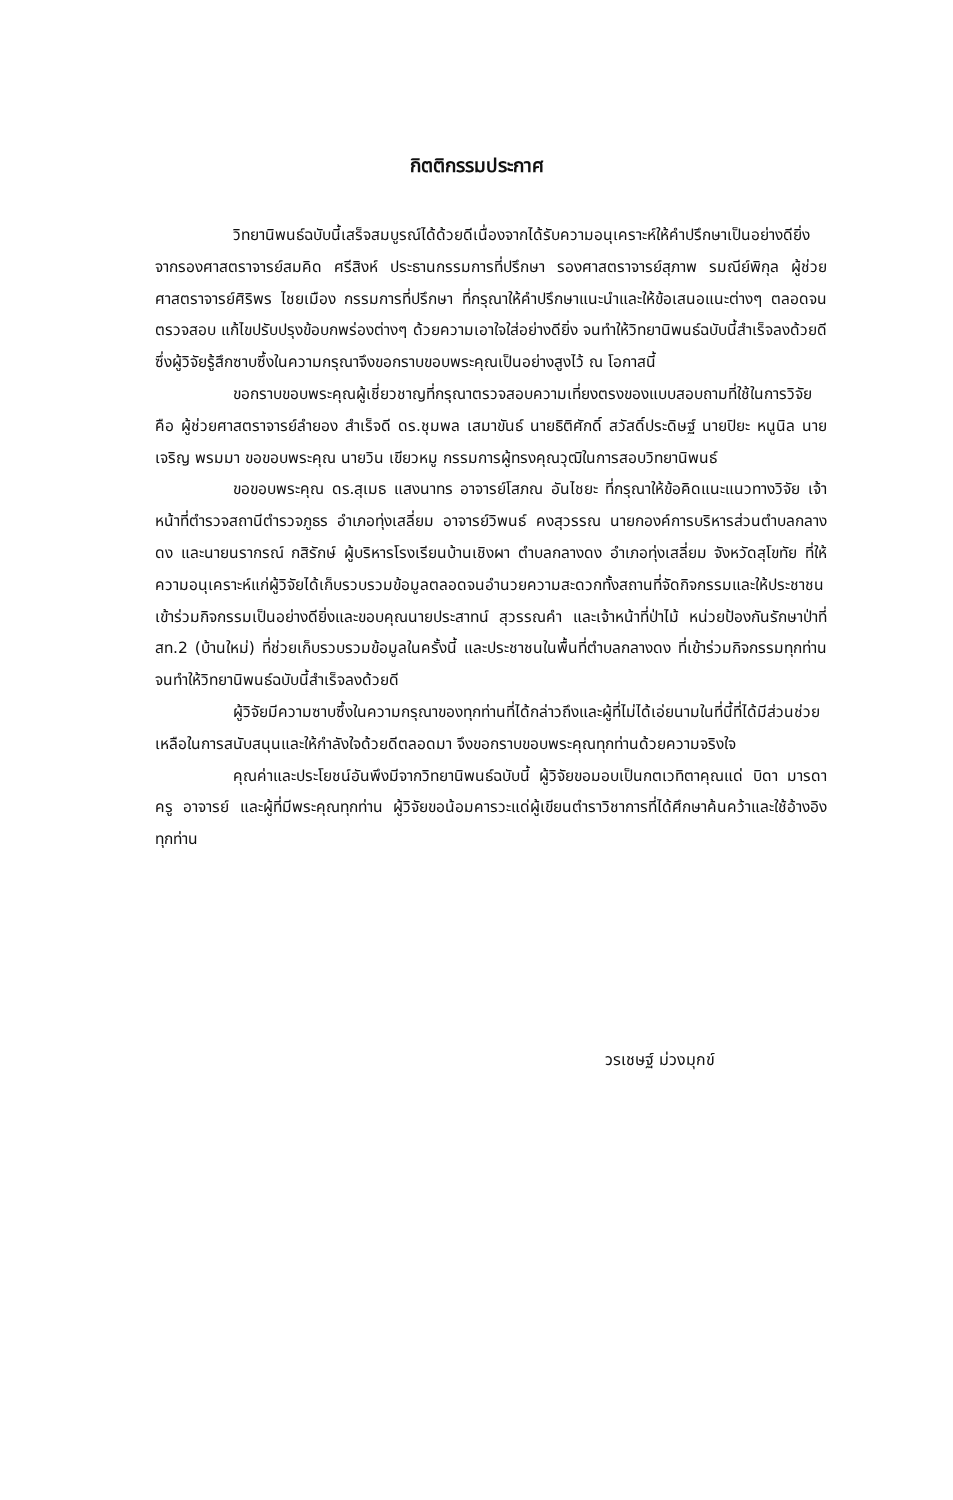กิตติกรรมประกาศ
วิทยานิพนธ์ฉบับนี้เสร็จสมบูรณ์ได้ด้วยดีเนื่องจากได้รับความอนุเคราะห์ให้คำปรึกษาเป็นอย่างดียิ่งจากรองศาสตราจารย์สมคิด ศรีสิงห์ ประธานกรรมการที่ปรึกษา รองศาสตราจารย์สุภาพ รมณีย์พิกุล ผู้ช่วยศาสตราจารย์ศิริพร ไชยเมือง กรรมการที่ปรึกษา ที่กรุณาให้คำปรึกษาแนะนำและให้ข้อเสนอแนะต่างๆ ตลอดจนตรวจสอบ แก้ไขปรับปรุงข้อบกพร่องต่างๆ ด้วยความเอาใจใส่อย่างดียิ่ง จนทำให้วิทยานิพนธ์ฉบับนี้สำเร็จลงด้วยดี ซึ่งผู้วิจัยรู้สึกซาบซึ้งในความกรุณาจึงขอกราบขอบพระคุณเป็นอย่างสูงไว้ ณ โอกาสนี้
ขอกราบขอบพระคุณผู้เชี่ยวชาญที่กรุณาตรวจสอบความเที่ยงตรงของแบบสอบถามที่ใช้ในการวิจัย คือ ผู้ช่วยศาสตราจารย์ลำยอง สำเร็จดี ดร.ชุมพล เสมาขันธ์ นายธิติศักดิ์ สวัสดิ์ประดิษฐ์ นายปิยะ หนูนิล นายเจริญ พรมมา ขอขอบพระคุณ นายวิน เขียวหมู กรรมการผู้ทรงคุณวุฒิในการสอบวิทยานิพนธ์
ขอขอบพระคุณ ดร.สุเมธ แสงนาทร อาจารย์โสภณ อันไชยะ ที่กรุณาให้ข้อคิดแนะแนวทางวิจัย เจ้าหน้าที่ตำรวจสถานีตำรวจภูธร อำเภอทุ่งเสลี่ยม อาจารย์วิพนธ์ คงสุวรรณ นายกองค์การบริหารส่วนตำบลกลางดง และนายนรากรณ์ กสิรักษ์ ผู้บริหารโรงเรียนบ้านเชิงผา ตำบลกลางดง อำเภอทุ่งเสลี่ยม จังหวัดสุโขทัย ที่ให้ความอนุเคราะห์แก่ผู้วิจัยได้เก็บรวบรวมข้อมูลตลอดจนอำนวยความสะดวกทั้งสถานที่จัดกิจกรรมและให้ประชาชนเข้าร่วมกิจกรรมเป็นอย่างดียิ่งและขอบคุณนายประสาทน์ สุวรรณคำ และเจ้าหน้าที่ป่าไม้ หน่วยป้องกันรักษาป่าที่ สท.2 (บ้านใหม่) ที่ช่วยเก็บรวบรวมข้อมูลในครั้งนี้ และประชาชนในพื้นที่ตำบลกลางดง ที่เข้าร่วมกิจกรรมทุกท่าน จนทำให้วิทยานิพนธ์ฉบับนี้สำเร็จลงด้วยดี
ผู้วิจัยมีความซาบซึ้งในความกรุณาของทุกท่านที่ได้กล่าวถึงและผู้ที่ไม่ได้เอ่ยนามในที่นี้ที่ได้มีส่วนช่วยเหลือในการสนับสนุนและให้กำลังใจด้วยดีตลอดมา จึงขอกราบขอบพระคุณทุกท่านด้วยความจริงใจ
คุณค่าและประโยชน์อันพึงมีจากวิทยานิพนธ์ฉบับนี้ ผู้วิจัยขอมอบเป็นกตเวทิตาคุณแด่ บิดา มารดา ครู อาจารย์ และผู้ที่มีพระคุณทุกท่าน ผู้วิจัยขอน้อมคารวะแด่ผู้เขียนตำราวิชาการที่ได้ศึกษาค้นคว้าและใช้อ้างอิงทุกท่าน
วรเชษฐ์ ม่วงมุกข์